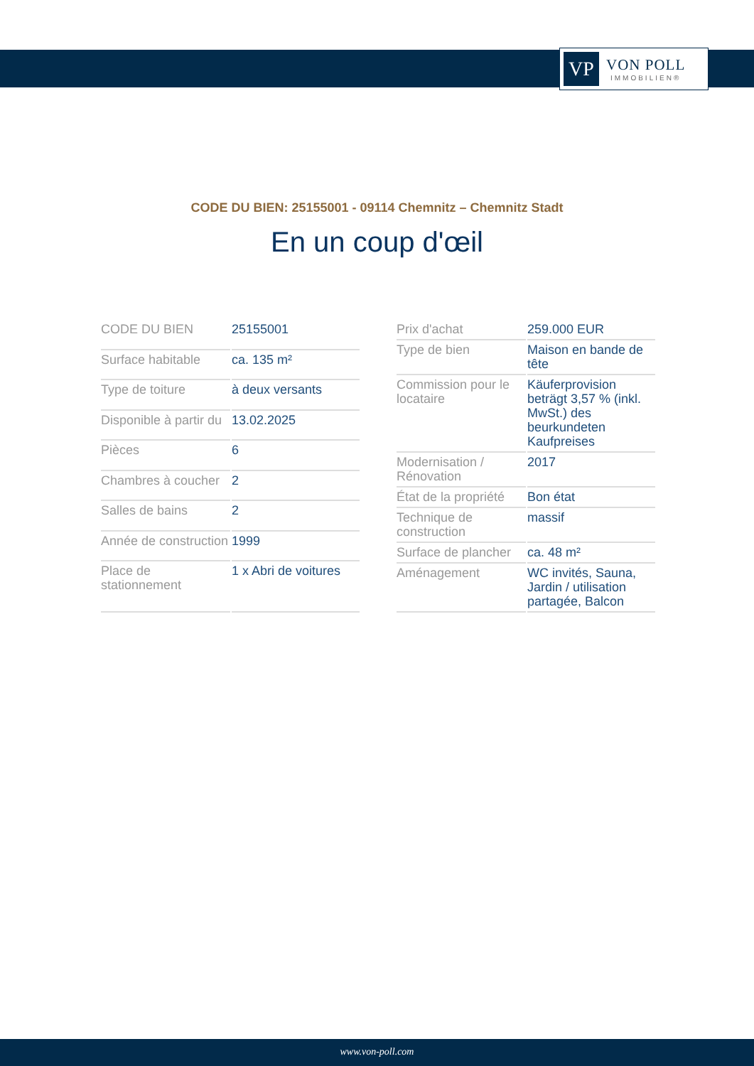VP
VON POLL
IMMOBILIEN®
CODE DU BIEN: 25155001 - 09114 Chemnitz – Chemnitz Stadt
En un coup d'œil
| CODE DU BIEN | 25155001 |
| Surface habitable | ca. 135 m² |
| Type de toiture | à deux versants |
| Disponible à partir du | 13.02.2025 |
| Pièces | 6 |
| Chambres à coucher | 2 |
| Salles de bains | 2 |
| Année de construction | 1999 |
| Place de stationnement | 1 x Abri de voitures |
| Prix d'achat | 259.000 EUR |
| Type de bien | Maison en bande de tête |
| Commission pour le locataire | Käuferprovision beträgt 3,57 % (inkl. MwSt.) des beurkundeten Kaufpreises |
| Modernisation / Rénovation | 2017 |
| État de la propriété | Bon état |
| Technique de construction | massif |
| Surface de plancher | ca. 48 m² |
| Aménagement | WC invités, Sauna, Jardin / utilisation partagée, Balcon |
www.von-poll.com